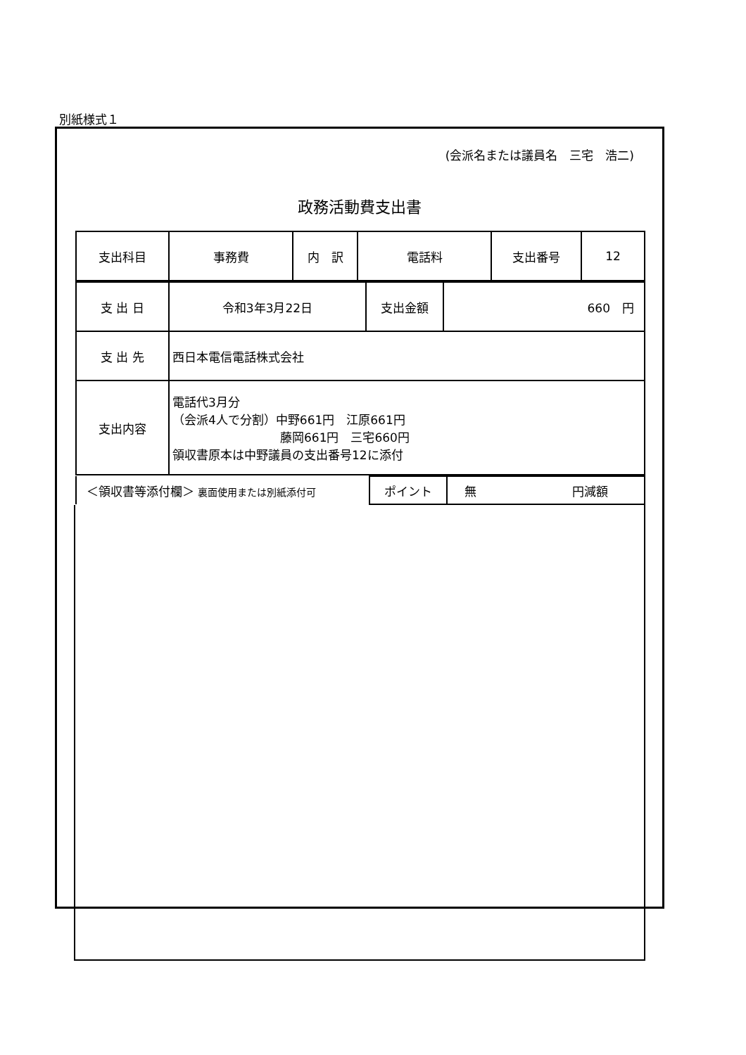別紙様式１
(会派名または議員名　三宅　浩二)
政務活動費支出書
| 支出科目 | 事務費 | 内 訳 | 電話料 | 支出番号 | 12 |
| 支 出 日 | 令和3年3月22日 | 支出金額 | 660 円 |
| 支 出 先 | 西日本電信電話株式会社 | | |
| 支出内容 | 電話代3月分 （会派4人で分割）中野661円 江原661円 藤岡661円 三宅660円 領収書原本は中野議員の支出番号12に添付 | | |
| ＜領収書等添付欄＞ 裏面使用または別紙添付可 | ポイント | 無 円減額 |